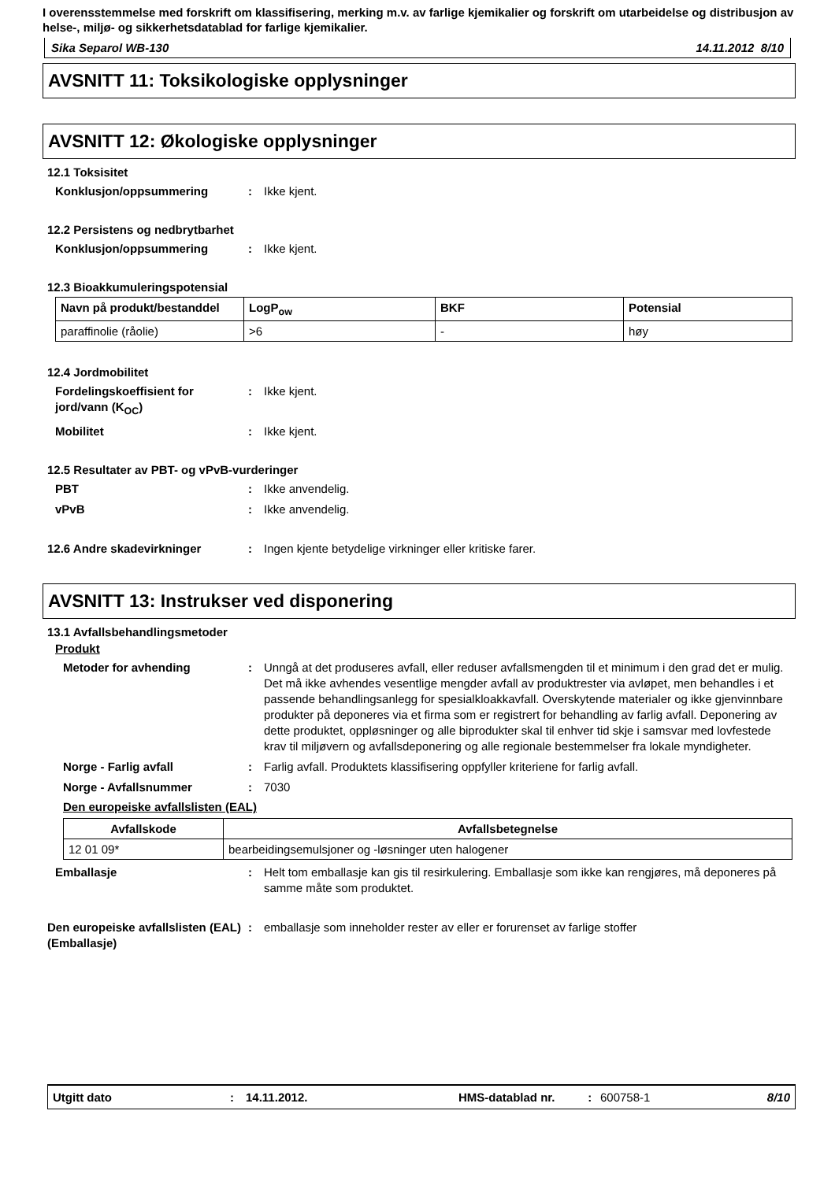I overensstemmelse med forskrift om klassifisering, merking m.v. av farlige kjemikalier og forskrift om utarbeidelse og distribusjon av helse-, miljø- og sikkerhetsdatablad for farlige kjemikalier.
Sika Separol WB-130 14.11.2012 8/10
AVSNITT 11: Toksikologiske opplysninger
AVSNITT 12: Økologiske opplysninger
12.1 Toksisitet
Konklusjon/oppsummering: Ikke kjent.
12.2 Persistens og nedbrytbarhet
Konklusjon/oppsummering: Ikke kjent.
12.3 Bioakkumuleringspotensial
| Navn på produkt/bestanddel | LogP<sub>ow</sub> | BKF | Potensial |
| --- | --- | --- | --- |
| paraffinolie (råolie) | >6 | - | høy |
12.4 Jordmobilitet
Fordelingskoeffisient for jord/vann (K<sub>OC</sub>): Ikke kjent.
Mobilitet: Ikke kjent.
12.5 Resultater av PBT- og vPvB-vurderinger
PBT: Ikke anvendelig.
vPvB: Ikke anvendelig.
12.6 Andre skadevirkninger: Ingen kjente betydelige virkninger eller kritiske farer.
AVSNITT 13: Instrukser ved disponering
13.1 Avfallsbehandlingsmetoder
Produkt
Metoder for avhending: Unngå at det produseres avfall, eller reduser avfallsmengden til et minimum i den grad det er mulig. Det må ikke avhendes vesentlige mengder avfall av produktrester via avløpet, men behandles i et passende behandlingsanlegg for spesialkloakkavfall. Overskytende materialer og ikke gjenvinnbare produkter på deponeres via et firma som er registrert for behandling av farlig avfall. Deponering av dette produktet, oppløsninger og alle biprodukter skal til enhver tid skje i samsvar med lovfestede krav til miljøvern og avfallsdeponering og alle regionale bestemmelser fra lokale myndigheter.
Norge - Farlig avfall: Farlig avfall. Produktets klassifisering oppfyller kriteriene for farlig avfall.
Norge - Avfallsnummer: 7030
Den europeiske avfallslisten (EAL)
| Avfallskode | Avfallsbetegnelse |
| --- | --- |
| 12 01 09* | bearbeidingsemulsjoner og -løsninger uten halogener |
Emballasje: Helt tom emballasje kan gis til resirkulering. Emballasje som ikke kan rengjøres, må deponeres på samme måte som produktet.
Den europeiske avfallslisten (EAL) (Emballasje): emballasje som inneholder rester av eller er forurenset av farlige stoffer
Utgitt dato: 14.11.2012. HMS-datablad nr. : 600758-1 8/10